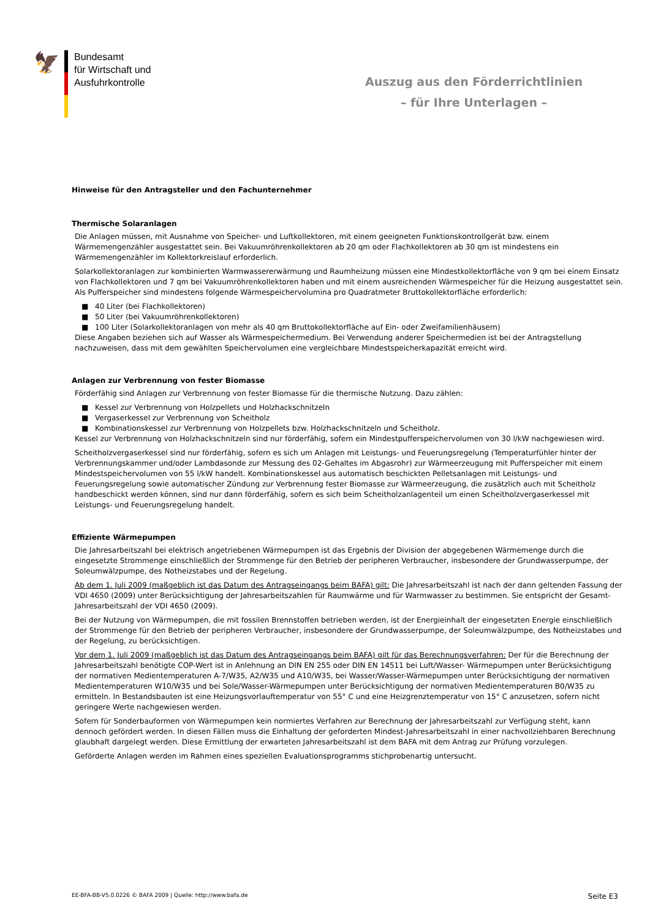🦅
Bundesamt
für Wirtschaft und
Ausfuhrkontrolle
Auszug aus den Förderrichtlinien
– für Ihre Unterlagen –
Hinweise für den Antragsteller und den Fachunternehmer
Thermische Solaranlagen
Die Anlagen müssen, mit Ausnahme von Speicher- und Luftkollektoren, mit einem geeigneten Funktionskontrollgerät bzw. einem Wärmemengenzähler ausgestattet sein. Bei Vakuumröhrenkollektoren ab 20 qm oder Flachkollektoren ab 30 qm ist mindestens ein Wärmemengenzähler im Kollektorkreislauf erforderlich.
Solarkollektoranlagen zur kombinierten Warmwassererwärmung und Raumheizung müssen eine Mindestkollektorfläche von 9 qm bei einem Einsatz von Flachkollektoren und 7 qm bei Vakuumröhrenkollektoren haben und mit einem ausreichenden Wärmespeicher für die Heizung ausgestattet sein. Als Pufferspeicher sind mindestens folgende Wärmespeichervolumina pro Quadratmeter Bruttokollektorfläche erforderlich:
■ 40 Liter (bei Flachkollektoren)
■ 50 Liter (bei Vakuumröhrenkollektoren)
■ 100 Liter (Solarkollektoranlagen von mehr als 40 qm Bruttokollektorfläche auf Ein- oder Zweifamilienhäusern)
Diese Angaben beziehen sich auf Wasser als Wärmespeichermedium. Bei Verwendung anderer Speichermedien ist bei der Antragstellung nachzuweisen, dass mit dem gewählten Speichervolumen eine vergleichbare Mindestspeicherkapazität erreicht wird.
Anlagen zur Verbrennung von fester Biomasse
Förderfähig sind Anlagen zur Verbrennung von fester Biomasse für die thermische Nutzung. Dazu zählen:
■ Kessel zur Verbrennung von Holzpellets und Holzhackschnitzeln
■ Vergaserkessel zur Verbrennung von Scheitholz
■ Kombinationskessel zur Verbrennung von Holzpellets bzw. Holzhackschnitzeln und Scheitholz.
Kessel zur Verbrennung von Holzhackschnitzeln sind nur förderfähig, sofern ein Mindestpufferspeichervolumen von 30 l/kW nachgewiesen wird.
Scheitholzvergaserkessel sind nur förderfähig, sofern es sich um Anlagen mit Leistungs- und Feuerungsregelung (Temperaturfühler hinter der Verbrennungskammer und/oder Lambdasonde zur Messung des 02-Gehaltes im Abgasrohr) zur Wärmeerzeugung mit Pufferspeicher mit einem Mindestspeichervolumen von 55 l/kW handelt. Kombinationskessel aus automatisch beschickten Pelletsanlagen mit Leistungs- und Feuerungsregelung sowie automatischer Zündung zur Verbrennung fester Biomasse zur Wärmeerzeugung, die zusätzlich auch mit Scheitholz handbeschickt werden können, sind nur dann förderfähig, sofern es sich beim Scheitholzanlagenteil um einen Scheitholzvergaserkessel mit Leistungs- und Feuerungsregelung handelt.
Effiziente Wärmepumpen
Die Jahresarbeitszahl bei elektrisch angetriebenen Wärmepumpen ist das Ergebnis der Division der abgegebenen Wärmemenge durch die eingesetzte Strommenge einschließlich der Strommenge für den Betrieb der peripheren Verbraucher, insbesondere der Grundwasserpumpe, der Soleumwälzpumpe, des Notheizstabes und der Regelung.
Ab dem 1. Juli 2009 (maßgeblich ist das Datum des Antragseingangs beim BAFA) gilt: Die Jahresarbeitszahl ist nach der dann geltenden Fassung der VDI 4650 (2009) unter Berücksichtigung der Jahresarbeitszahlen für Raumwärme und für Warmwasser zu bestimmen. Sie entspricht der Gesamt-Jahresarbeitszahl der VDI 4650 (2009).
Bei der Nutzung von Wärmepumpen, die mit fossilen Brennstoffen betrieben werden, ist der Energieinhalt der eingesetzten Energie einschließlich der Strommenge für den Betrieb der peripheren Verbraucher, insbesondere der Grundwasserpumpe, der Soleumwälzpumpe, des Notheizstabes und der Regelung, zu berücksichtigen.
Vor dem 1. Juli 2009 (maßgeblich ist das Datum des Antragseingangs beim BAFA) gilt für das Berechnungsverfahren: Der für die Berechnung der Jahresarbeitszahl benötigte COP-Wert ist in Anlehnung an DIN EN 255 oder DIN EN 14511 bei Luft/Wasser- Wärmepumpen unter Berücksichtigung der normativen Medientemperaturen A-7/W35, A2/W35 und A10/W35, bei Wasser/Wasser-Wärmepumpen unter Berücksichtigung der normativen Medientemperaturen W10/W35 und bei Sole/Wasser-Wärmepumpen unter Berücksichtigung der normativen Medientemperaturen B0/W35 zu ermitteln. In Bestandsbauten ist eine Heizungsvorlauftemperatur von 55° C und eine Heizgrenztemperatur von 15° C anzusetzen, sofern nicht geringere Werte nachgewiesen werden.
Sofern für Sonderbauformen von Wärmepumpen kein normiertes Verfahren zur Berechnung der Jahresarbeitszahl zur Verfügung steht, kann dennoch gefördert werden. In diesen Fällen muss die Einhaltung der geforderten Mindest-Jahresarbeitszahl in einer nachvollziehbaren Berechnung glaubhaft dargelegt werden. Diese Ermittlung der erwarteten Jahresarbeitszahl ist dem BAFA mit dem Antrag zur Prüfung vorzulegen.
Geförderte Anlagen werden im Rahmen eines speziellen Evaluationsprogramms stichprobenartig untersucht.
EE-BFA-BB-V5.0.0226 © BAFA 2009 | Quelle: http://www.bafa.de Seite E3